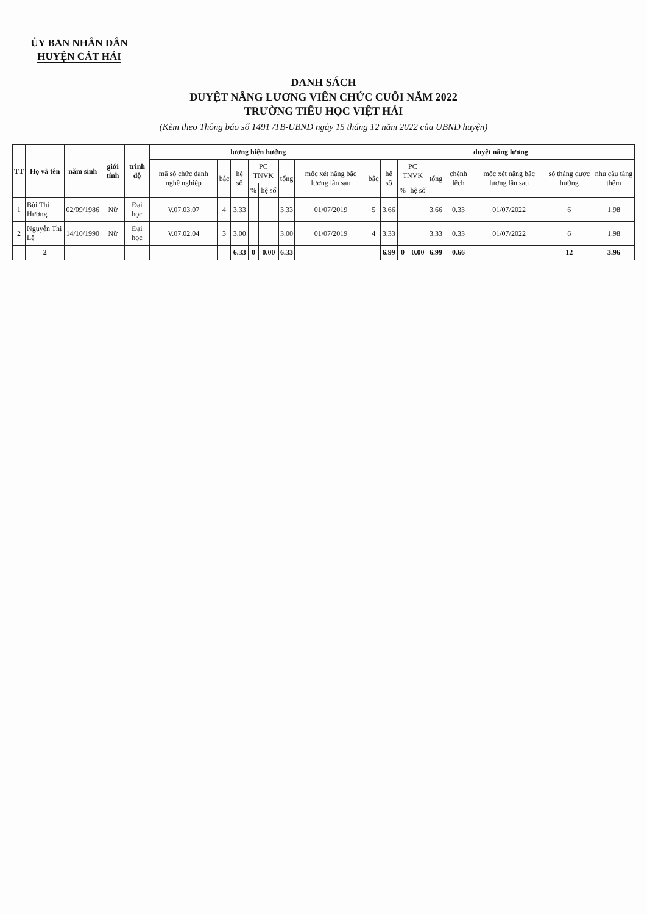ỦY BAN NHÂN DÂN
HUYỆN CÁT HẢI
DANH SÁCH
DUYỆT NÂNG LƯƠNG VIÊN CHỨC CUỐI NĂM 2022
TRƯỜNG TIỂU HỌC VIỆT HẢI
(Kèm theo Thông báo số 1491 /TB-UBND ngày 15 tháng 12 năm 2022 của UBND huyện)
| TT | Họ và tên | năm sinh | giới tính | trình độ | lương hiện hưởng | | | | | | | duyệt nâng lương | | | | | | | | |
| --- | --- | --- | --- | --- | --- | --- | --- | --- | --- | --- | --- | --- | --- | --- | --- | --- | --- | --- | --- | --- |
| | | | | | mã số chức danh nghề nghiệp | bậc | hệ số | PC TNVK | | tổng | mốc xét nâng bậc lương lần sau | bậc | hệ số | PC TNVK | | tổng | chênh lệch | mốc xét nâng bậc lương lần sau | số tháng được hưởng | nhu cầu tăng thêm |
| | | | | | | | | % | hệ số | | | | | % | hệ số | | | | | |
| 1 | Bùi Thị Hương | 02/09/1986 | Nữ | Đại học | V.07.03.07 | 4 | 3.33 | | | 3.33 | 01/07/2019 | 5 | 3.66 | | | 3.66 | 0.33 | 01/07/2022 | 6 | 1.98 |
| 2 | Nguyễn Thị Lệ | 14/10/1990 | Nữ | Đại học | V.07.02.04 | 3 | 3.00 | | | 3.00 | 01/07/2019 | 4 | 3.33 | | | 3.33 | 0.33 | 01/07/2022 | 6 | 1.98 |
| | 2 | | | | | | 6.33 | 0 | 0.00 | 6.33 | | | 6.99 | 0 | 0.00 | 6.99 | 0.66 | | 12 | 3.96 |